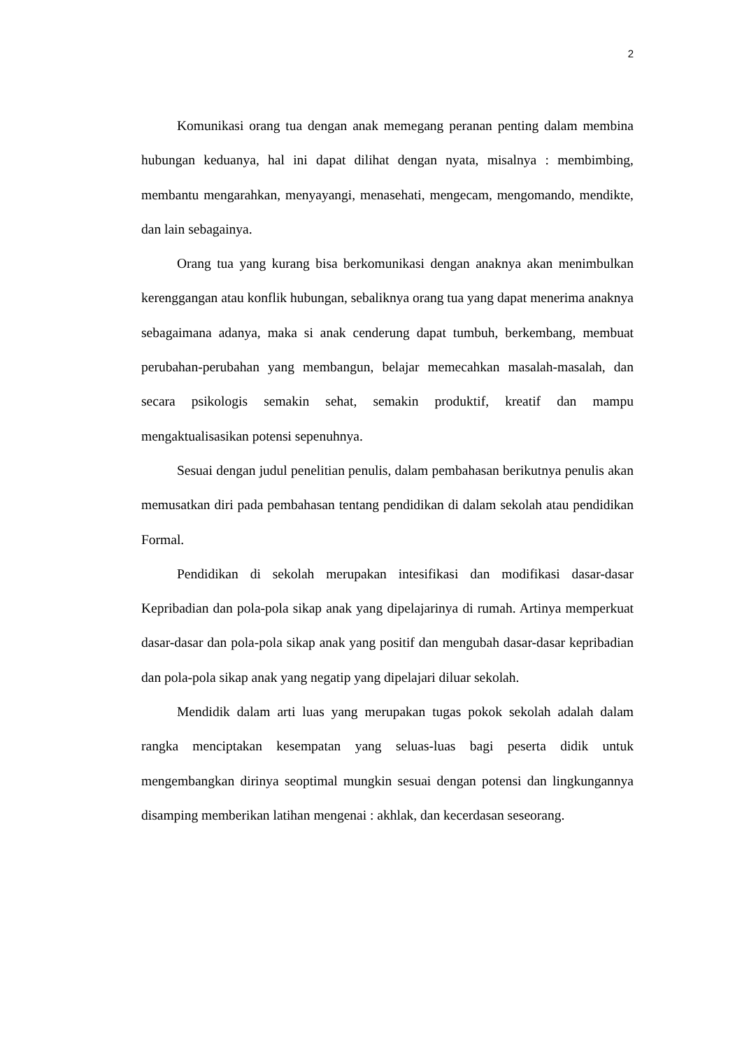2
Komunikasi orang tua dengan anak memegang peranan penting dalam membina hubungan keduanya, hal ini dapat dilihat dengan nyata, misalnya : membimbing, membantu mengarahkan, menyayangi, menasehati, mengecam, mengomando, mendikte, dan lain sebagainya.
Orang tua yang kurang bisa berkomunikasi dengan anaknya akan menimbulkan kerenggangan atau konflik hubungan, sebaliknya orang tua yang dapat menerima anaknya sebagaimana adanya, maka si anak cenderung dapat tumbuh, berkembang, membuat perubahan-perubahan yang membangun, belajar memecahkan masalah-masalah, dan secara psikologis semakin sehat, semakin produktif, kreatif dan mampu mengaktualisasikan potensi sepenuhnya.
Sesuai dengan judul penelitian penulis, dalam pembahasan berikutnya penulis akan memusatkan diri pada pembahasan tentang pendidikan di dalam sekolah atau pendidikan Formal.
Pendidikan di sekolah merupakan intesifikasi dan modifikasi dasar-dasar Kepribadian dan pola-pola sikap anak yang dipelajarinya di rumah. Artinya memperkuat dasar-dasar dan pola-pola sikap anak yang positif dan mengubah dasar-dasar kepribadian dan pola-pola sikap anak yang negatip yang dipelajari diluar sekolah.
Mendidik dalam arti luas yang merupakan tugas pokok sekolah adalah dalam rangka menciptakan kesempatan yang seluas-luas bagi peserta didik untuk mengembangkan dirinya seoptimal mungkin sesuai dengan potensi dan lingkungannya disamping memberikan latihan mengenai : akhlak, dan kecerdasan seseorang.